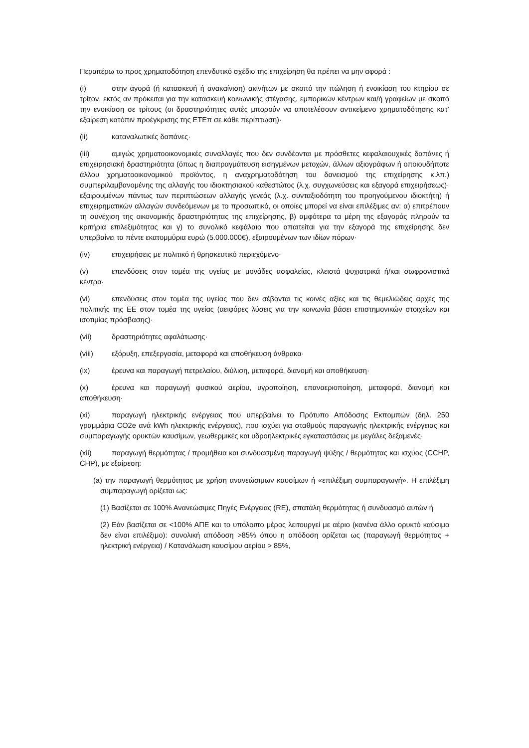Περαιτέρω το προς χρηματοδότηση επενδυτικό σχέδιο της επιχείρηση θα πρέπει να μην αφορά :
(i) στην αγορά (ή κατασκευή ή ανακαίνιση) ακινήτων με σκοπό την πώληση ή ενοικίαση του κτηρίου σε τρίτον, εκτός αν πρόκειται για την κατασκευή κοινωνικής στέγασης, εμπορικών κέντρων και/ή γραφείων με σκοπό την ενοικίαση σε τρίτους (οι δραστηριότητες αυτές μπορούν να αποτελέσουν αντικείμενο χρηματοδότησης κατ’ εξαίρεση κατόπιν προέγκρισης της ΕΤΕπ σε κάθε περίπτωση)·
(ii) καταναλωτικές δαπάνες·
(iii) αμιγώς χρηματοοικονομικές συναλλαγές που δεν συνδέονται με πρόσθετες κεφαλαιουχικές δαπάνες ή επιχειρησιακή δραστηριότητα (όπως η διαπραγμάτευση εισηγμένων μετοχών, άλλων αξιογράφων ή οποιουδήποτε άλλου χρηματοοικονομικού προϊόντος, η αναχρηματοδότηση του δανεισμού της επιχείρησης κ.λπ.) συμπεριλαμβανομένης της αλλαγής του ιδιοκτησιακού καθεστώτος (λ.χ. συγχωνεύσεις και εξαγορά επιχειρήσεως)· εξαιρουμένων πάντως των περιπτώσεων αλλαγής γενεάς (λ.χ. συνταξιοδότητη του προηγούμενου ιδιοκτήτη) ή επιχειρηματικών αλλαγών συνδεόμενων με το προσωπικό, οι οποίες μπορεί να είναι επιλέξιμες αν: α) επιτρέπουν τη συνέχιση της οικονομικής δραστηριότητας της επιχείρησης, β) αμφότερα τα μέρη της εξαγοράς πληρούν τα κριτήρια επιλεξιμότητας και γ) το συνολικό κεφάλαιο που απαιτείται για την εξαγορά της επιχείρησης δεν υπερβαίνει τα πέντε εκατομμύρια ευρώ (5.000.000€), εξαιρουμένων των ιδίων πόρων·
(iv) επιχειρήσεις με πολιτικό ή θρησκευτικό περιεχόμενο·
(v) επενδύσεις στον τομέα της υγείας με μονάδες ασφαλείας, κλειστά ψυχιατρικά ή/και σωφρονιστικά κέντρα·
(vi) επενδύσεις στον τομέα της υγείας που δεν σέβονται τις κοινές αξίες και τις θεμελιώδεις αρχές της πολιτικής της ΕΕ στον τομέα της υγείας (αειφόρες λύσεις για την κοινωνία βάσει επιστημονικών στοιχείων και ισοτιμίας πρόσβασης)·
(vii) δραστηριότητες αφαλάτωσης·
(viii) εξόρυξη, επεξεργασία, μεταφορά και αποθήκευση άνθρακα·
(ix) έρευνα και παραγωγή πετρελαίου, διύλιση, μεταφορά, διανομή και αποθήκευση·
(x) έρευνα και παραγωγή φυσικού αερίου, υγροποίηση, επαναεριοποίηση, μεταφορά, διανομή και αποθήκευση·
(xi) παραγωγή ηλεκτρικής ενέργειας που υπερβαίνει το Πρότυπο Απόδοσης Εκπομπών (δηλ. 250 γραμμάρια CO2e ανά kWh ηλεκτρικής ενέργειας), που ισχύει για σταθμούς παραγωγής ηλεκτρικής ενέργειας και συμπαραγωγής ορυκτών καυσίμων, γεωθερμικές και υδροηλεκτρικές εγκαταστάσεις με μεγάλες δεξαμενές·
(xii) παραγωγή θερμότητας / προμήθεια και συνδυασμένη παραγωγή ψύξης / θερμότητας και ισχύος (CCHP, CHP), με εξαίρεση:
(a) την παραγωγή θερμότητας με χρήση ανανεώσιμων καυσίμων ή «επιλέξιμη συμπαραγωγή». Η επιλέξιμη συμπαραγωγή ορίζεται ως:
(1) Βασίζεται σε 100% Ανανεώσιμες Πηγές Ενέργειας (RE), σπατάλη θερμότητας ή συνδυασμό αυτών ή
(2) Εάν βασίζεται σε <100% ΑΠΕ και το υπόλοιπο μέρος λειτουργεί με αέριο (κανένα άλλο ορυκτό καύσιμο δεν είναι επιλέξιμο): συνολική απόδοση >85% όπου η απόδοση ορίζεται ως (παραγωγή θερμότητας + ηλεκτρική ενέργεια) / Κατανάλωση καυσίμου αερίου > 85%,